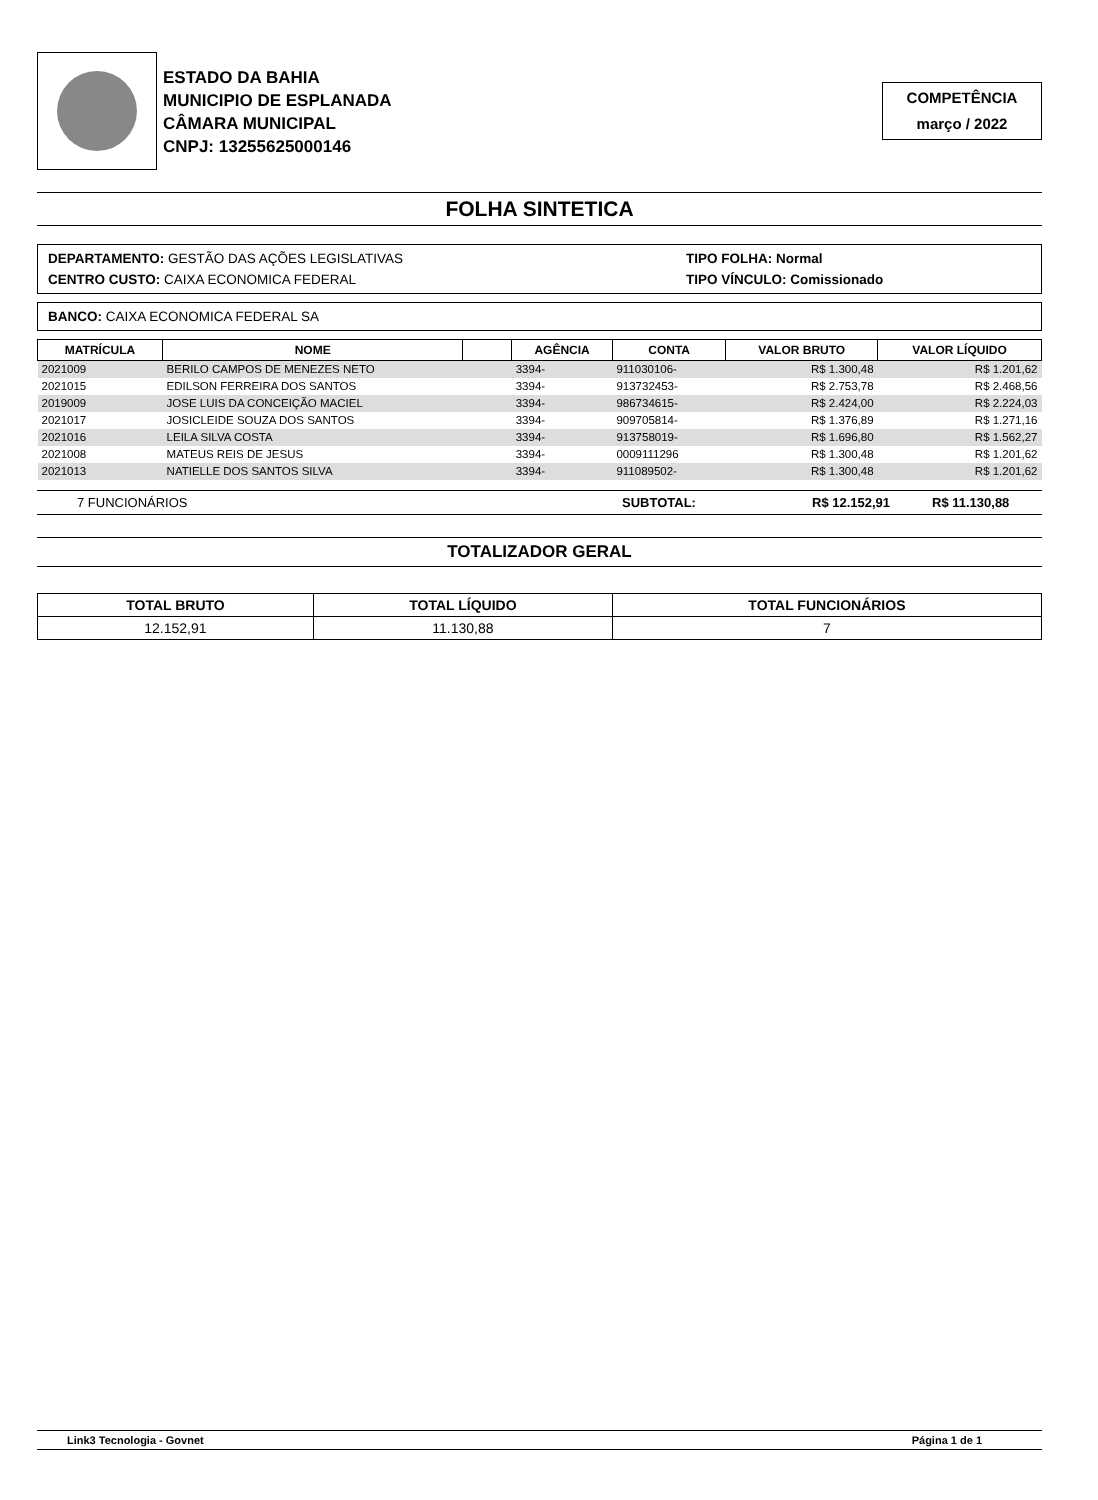ESTADO DA BAHIA
MUNICIPIO DE ESPLANADA
CÂMARA MUNICIPAL
CNPJ: 13255625000146
COMPETÊNCIA
março / 2022
FOLHA SINTETICA
DEPARTAMENTO: GESTÃO DAS AÇÕES LEGISLATIVAS
CENTRO CUSTO: CAIXA ECONOMICA FEDERAL
TIPO FOLHA: Normal
TIPO VÍNCULO: Comissionado
BANCO: CAIXA ECONOMICA FEDERAL SA
| MATRÍCULA | NOME | | AGÊNCIA | CONTA | VALOR BRUTO | VALOR LÍQUIDO |
| --- | --- | --- | --- | --- | --- | --- |
| 2021009 | BERILO CAMPOS DE MENEZES NETO | | 3394- | 911030106- | R$ 1.300,48 | R$ 1.201,62 |
| 2021015 | EDILSON FERREIRA DOS SANTOS | | 3394- | 913732453- | R$ 2.753,78 | R$ 2.468,56 |
| 2019009 | JOSE LUIS DA CONCEIÇÃO MACIEL | | 3394- | 986734615- | R$ 2.424,00 | R$ 2.224,03 |
| 2021017 | JOSICLEIDE SOUZA DOS SANTOS | | 3394- | 909705814- | R$ 1.376,89 | R$ 1.271,16 |
| 2021016 | LEILA SILVA COSTA | | 3394- | 913758019- | R$ 1.696,80 | R$ 1.562,27 |
| 2021008 | MATEUS REIS DE JESUS | | 3394- | 0009111296 | R$ 1.300,48 | R$ 1.201,62 |
| 2021013 | NATIELLE DOS SANTOS SILVA | | 3394- | 911089502- | R$ 1.300,48 | R$ 1.201,62 |
7 FUNCIONÁRIOS SUBTOTAL: R$ 12.152,91 R$ 11.130,88
TOTALIZADOR GERAL
| TOTAL BRUTO | TOTAL LÍQUIDO | TOTAL FUNCIONÁRIOS |
| --- | --- | --- |
| 12.152,91 | 11.130,88 | 7 |
Link3 Tecnologia - Govnet Página 1 de 1